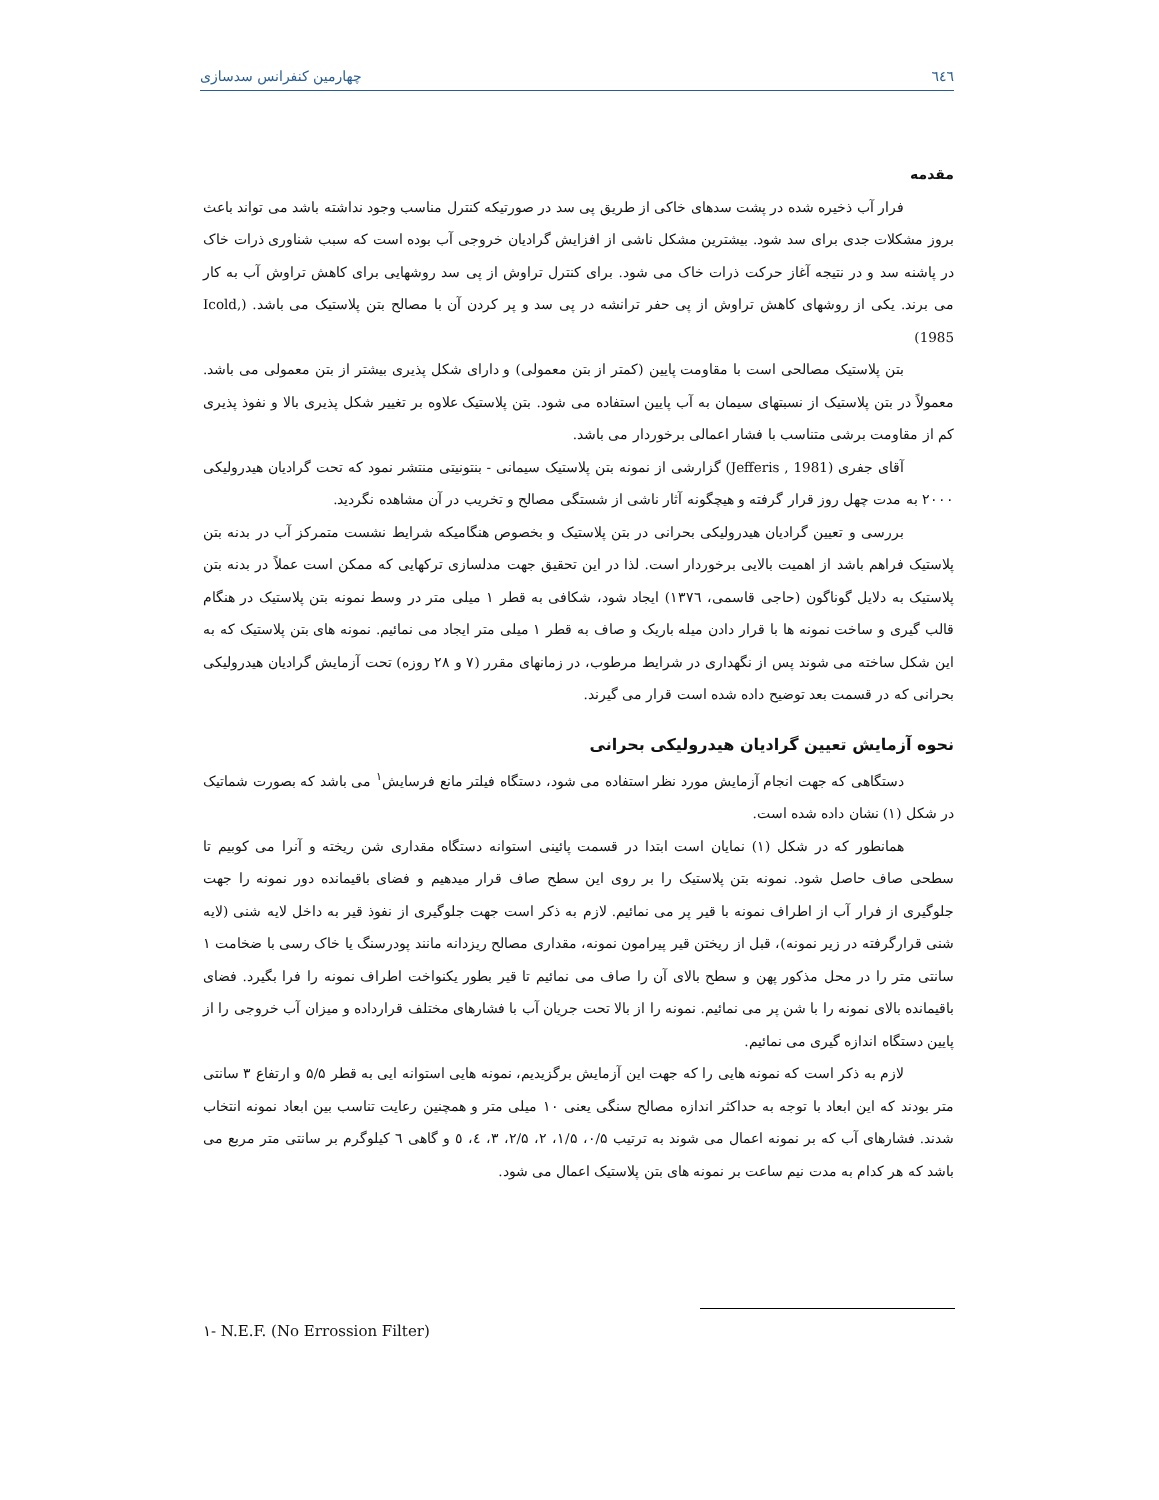٦٤٦ چهارمین کنفرانس سدسازی
مقدمه
فرار آب ذخیره شده در پشت سدهای خاکی از طریق پی سد در صورتیکه کنترل مناسب وجود نداشته باشد می تواند باعث بروز مشکلات جدی برای سد شود. بیشترین مشکل ناشی از افزایش گرادیان خروجی آب بوده است که سبب شناوری ذرات خاک در پاشنه سد و در نتیجه آغاز حرکت ذرات خاک می شود. برای کنترل تراوش از پی سد روشهایی برای کاهش تراوش آب به کار می برند. یکی از روشهای کاهش تراوش از پی حفر ترانشه در پی سد و پر کردن آن با مصالح بتن پلاستیک می باشد. (Icold, 1985)
بتن پلاستیک مصالحی است با مقاومت پایین (کمتر از بتن معمولی) و دارای شکل پذیری بیشتر از بتن معمولی می باشد. معمولاً در بتن پلاستیک از نسبتهای سیمان به آب پایین استفاده می شود. بتن پلاستیک علاوه بر تغییر شکل پذیری بالا و نفوذ پذیری کم از مقاومت برشی متناسب با فشار اعمالی برخوردار می باشد.
آقای جفری (Jefferis , 1981) گزارشی از نمونه بتن پلاستیک سیمانی - بنتونیتی منتشر نمود که تحت گرادیان هیدرولیکی ۲۰۰۰ به مدت چهل روز قرار گرفته و هیچگونه آثار ناشی از شستگی مصالح و تخریب در آن مشاهده نگردید.
بررسی و تعیین گرادیان هیدرولیکی بحرانی در بتن پلاستیک و بخصوص هنگامیکه شرایط نشست متمرکز آب در بدنه بتن پلاستیک فراهم باشد از اهمیت بالایی برخوردار است. لذا در این تحقیق جهت مدلسازی ترکهایی که ممکن است عملاً در بدنه بتن پلاستیک به دلایل گوناگون (حاجی قاسمی، ١٣٧٦) ایجاد شود، شکافی به قطر ۱ میلی متر در وسط نمونه بتن پلاستیک در هنگام قالب گیری و ساخت نمونه ها با قرار دادن میله باریک و صاف به قطر ۱ میلی متر ایجاد می نمائیم. نمونه های بتن پلاستیک که به این شکل ساخته می شوند پس از نگهداری در شرایط مرطوب، در زمانهای مقرر (۷ و ۲۸ روزه) تحت آزمایش گرادیان هیدرولیکی بحرانی که در قسمت بعد توضیح داده شده است قرار می گیرند.
نحوه آزمایش تعیین گرادیان هیدرولیکی بحرانی
دستگاهی که جهت انجام آزمایش مورد نظر استفاده می شود، دستگاه فیلتر مانع فرسایش<sup>١</sup> می باشد که بصورت شماتیک در شکل (۱) نشان داده شده است.
همانطور که در شکل (۱) نمایان است ابتدا در قسمت پائینی استوانه دستگاه مقداری شن ریخته و آنرا می کوبیم تا سطحی صاف حاصل شود. نمونه بتن پلاستیک را بر روی این سطح صاف قرار میدهیم و فضای باقیمانده دور نمونه را جهت جلوگیری از فرار آب از اطراف نمونه با قیر پر می نمائیم. لازم به ذکر است جهت جلوگیری از نفوذ قیر به داخل لایه شنی (لایه شنی قرارگرفته در زیر نمونه)، قبل از ریختن قیر پیرامون نمونه، مقداری مصالح ریزدانه مانند پودرسنگ یا خاک رسی با ضخامت ۱ سانتی متر را در محل مذکور پهن و سطح بالای آن را صاف می نمائیم تا قیر بطور یکنواخت اطراف نمونه را فرا بگیرد. فضای باقیمانده بالای نمونه را با شن پر می نمائیم. نمونه را از بالا تحت جریان آب با فشارهای مختلف قرارداده و میزان آب خروجی را از پایین دستگاه اندازه گیری می نمائیم.
لازم به ذکر است که نمونه هایی را که جهت این آزمایش برگزیدیم، نمونه هایی استوانه ایی به قطر ۵/۵ و ارتفاع ۳ سانتی متر بودند که این ابعاد با توجه به حداکثر اندازه مصالح سنگی یعنی ۱۰ میلی متر و همچنین رعایت تناسب بین ابعاد نمونه انتخاب شدند. فشارهای آب که بر نمونه اعمال می شوند به ترتیب ۰/۵، ۱/۵، ۲، ۲/۵، ۳، ٤، ٥ و گاهی ٦ کیلوگرم بر سانتی متر مربع می باشد که هر کدام به مدت نیم ساعت بر نمونه های بتن پلاستیک اعمال می شود.
١- N.E.F. (No Errossion Filter)